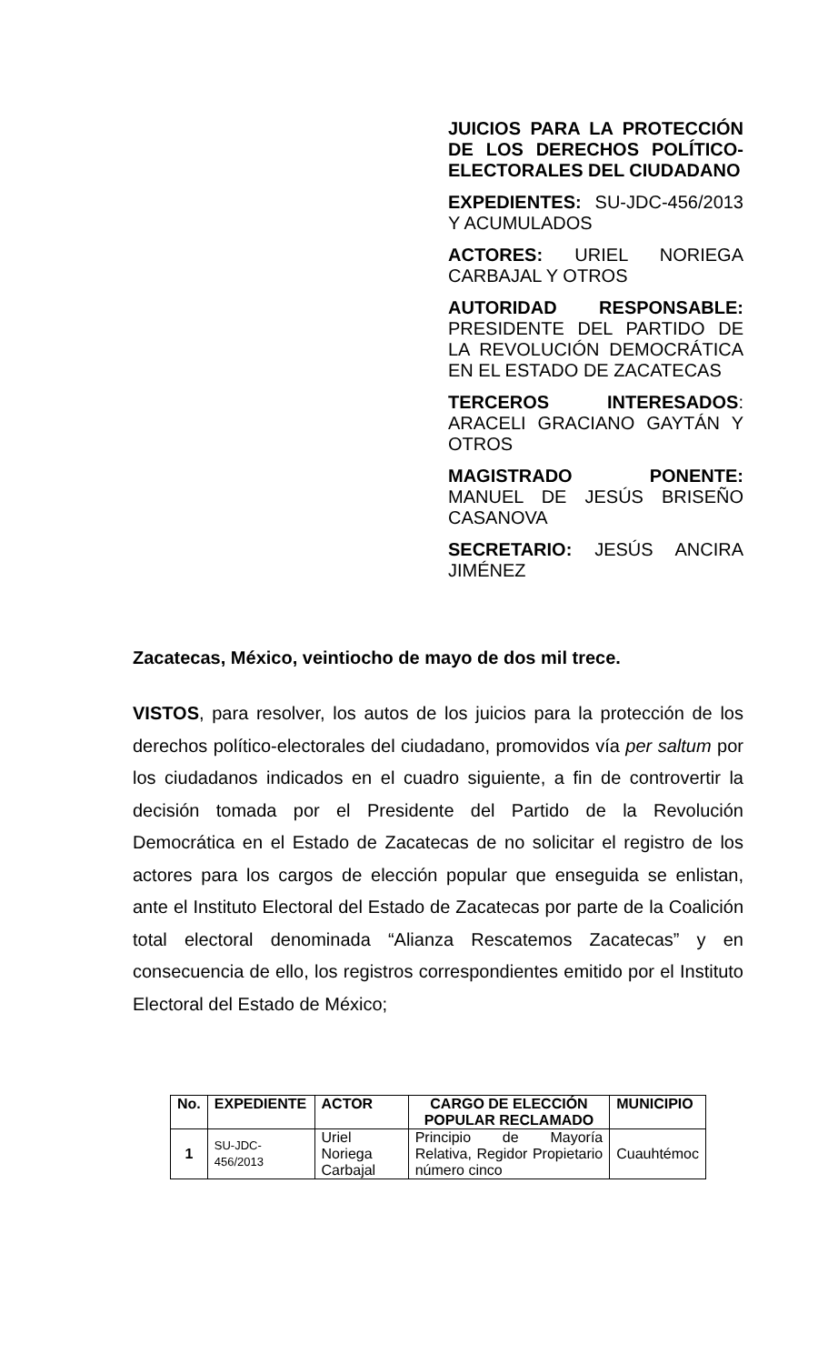JUICIOS PARA LA PROTECCIÓN DE LOS DERECHOS POLÍTICO-ELECTORALES DEL CIUDADANO
EXPEDIENTES: SU-JDC-456/2013 Y ACUMULADOS
ACTORES: URIEL NORIEGA CARBAJAL Y OTROS
AUTORIDAD RESPONSABLE: PRESIDENTE DEL PARTIDO DE LA REVOLUCIÓN DEMOCRÁTICA EN EL ESTADO DE ZACATECAS
TERCEROS INTERESADOS: ARACELI GRACIANO GAYTÁN Y OTROS
MAGISTRADO PONENTE: MANUEL DE JESÚS BRISEÑO CASANOVA
SECRETARIO: JESÚS ANCIRA JIMÉNEZ
Zacatecas, México, veintiocho de mayo de dos mil trece.
VISTOS, para resolver, los autos de los juicios para la protección de los derechos político-electorales del ciudadano, promovidos vía per saltum por los ciudadanos indicados en el cuadro siguiente, a fin de controvertir la decisión tomada por el Presidente del Partido de la Revolución Democrática en el Estado de Zacatecas de no solicitar el registro de los actores para los cargos de elección popular que enseguida se enlistan, ante el Instituto Electoral del Estado de Zacatecas por parte de la Coalición total electoral denominada “Alianza Rescatemos Zacatecas” y en consecuencia de ello, los registros correspondientes emitido por el Instituto Electoral del Estado de México;
| No. | EXPEDIENTE | ACTOR | CARGO DE ELECCIÓN POPULAR RECLAMADO | MUNICIPIO |
| --- | --- | --- | --- | --- |
| 1 | SU-JDC-456/2013 | Uriel Noriega Carbajal | Principio de Mayoría Relativa, Regidor Propietario número cinco | Cuauhtémoc |